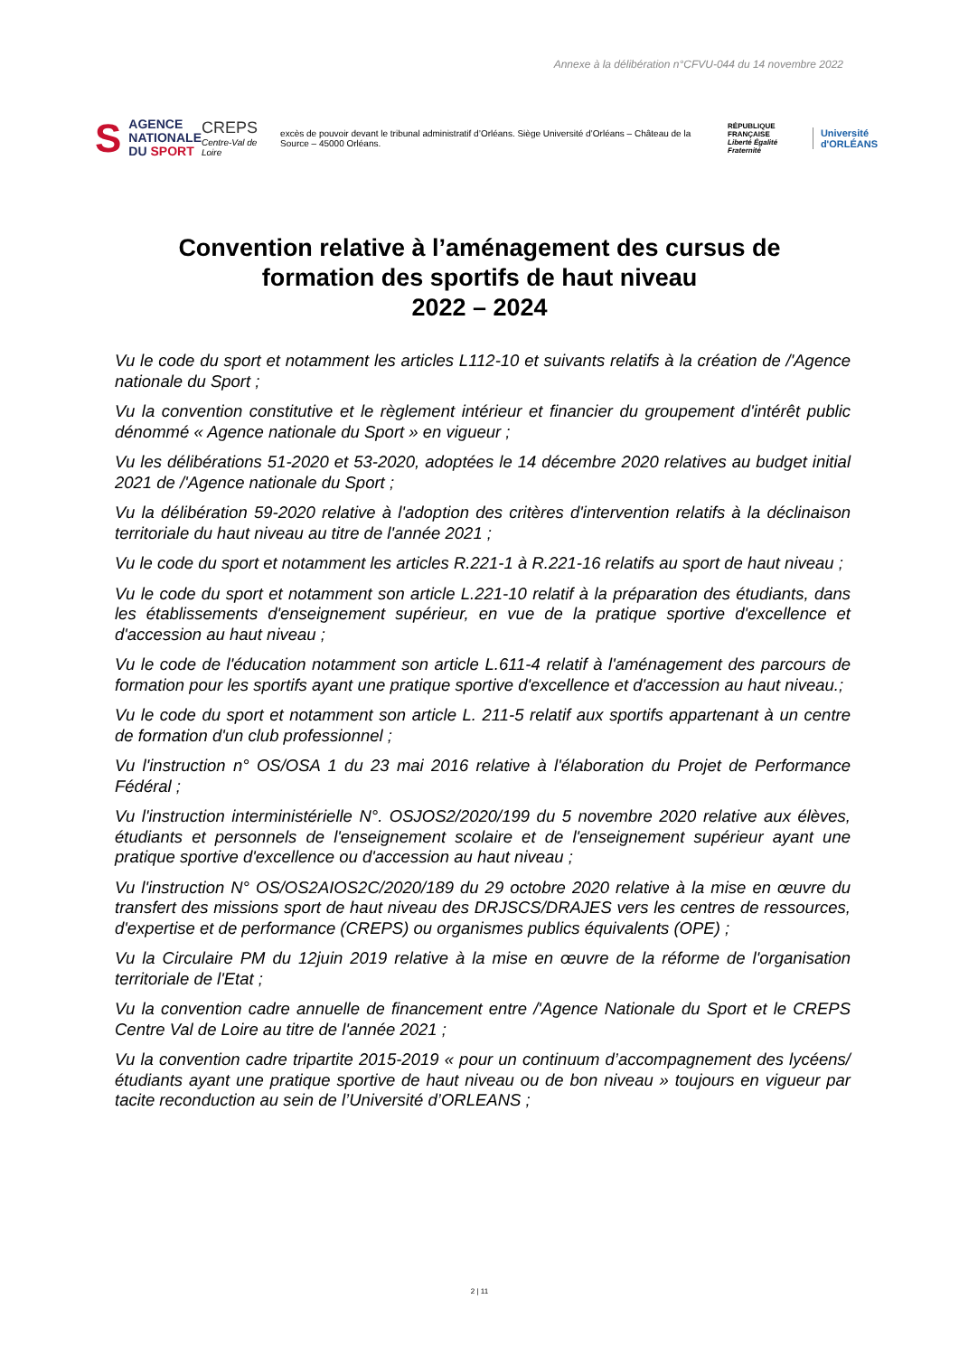Annexe à la délibération n°CFVU-044 du 14 novembre 2022
S
AGENCE
NATIONALE
DU SPORT
CREPS
Centre-Val de Loire
excès de pouvoir devant le tribunal administratif d’Orléans. Siège Université d’Orléans – Château de la Source – 45000 Orléans.
RÉPUBLIQUE
FRANÇAISE
Liberté Égalité Fraternité
Université
d'ORLÉANS
Convention relative à l’aménagement des cursus de
formation des sportifs de haut niveau
2022 – 2024
Vu le code du sport et notamment les articles L112-10 et suivants relatifs à la création de /'Agence nationale du Sport ;
Vu la convention constitutive et le règlement intérieur et financier du groupement d'intérêt public dénommé « Agence nationale du Sport » en vigueur ;
Vu les délibérations 51-2020 et 53-2020, adoptées le 14 décembre 2020 relatives au budget initial 2021 de /'Agence nationale du Sport ;
Vu la délibération 59-2020 relative à l'adoption des critères d'intervention relatifs à la déclinaison territoriale du haut niveau au titre de l'année 2021 ;
Vu le code du sport et notamment les articles R.221-1 à R.221-16 relatifs au sport de haut niveau ;
Vu le code du sport et notamment son article L.221-10 relatif à la préparation des étudiants, dans les établissements d'enseignement supérieur, en vue de la pratique sportive d'excellence et d'accession au haut niveau ;
Vu le code de l'éducation notamment son article L.611-4 relatif à l'aménagement des parcours de formation pour les sportifs ayant une pratique sportive d'excellence et d'accession au haut niveau.;
Vu le code du sport et notamment son article L. 211-5 relatif aux sportifs appartenant à un centre de formation d'un club professionnel ;
Vu l'instruction n° OS/OSA 1 du 23 mai 2016 relative à l'élaboration du Projet de Performance Fédéral ;
Vu l'instruction interministérielle N°. OSJOS2/2020/199 du 5 novembre 2020 relative aux élèves, étudiants et personnels de l'enseignement scolaire et de l'enseignement supérieur ayant une pratique sportive d'excellence ou d'accession au haut niveau ;
Vu l'instruction N° OS/OS2AIOS2C/2020/189 du 29 octobre 2020 relative à la mise en œuvre du transfert des missions sport de haut niveau des DRJSCS/DRAJES vers les centres de ressources, d'expertise et de performance (CREPS) ou organismes publics équivalents (OPE) ;
Vu la Circulaire PM du 12juin 2019 relative à la mise en œuvre de la réforme de l'organisation territoriale de l'Etat ;
Vu la convention cadre annuelle de financement entre /'Agence Nationale du Sport et le CREPS Centre Val de Loire au titre de l'année 2021 ;
Vu la convention cadre tripartite 2015-2019 « pour un continuum d’accompagnement des lycéens/étudiants ayant une pratique sportive de haut niveau ou de bon niveau » toujours en vigueur par tacite reconduction au sein de l’Université d’ORLEANS ;
2 | 11